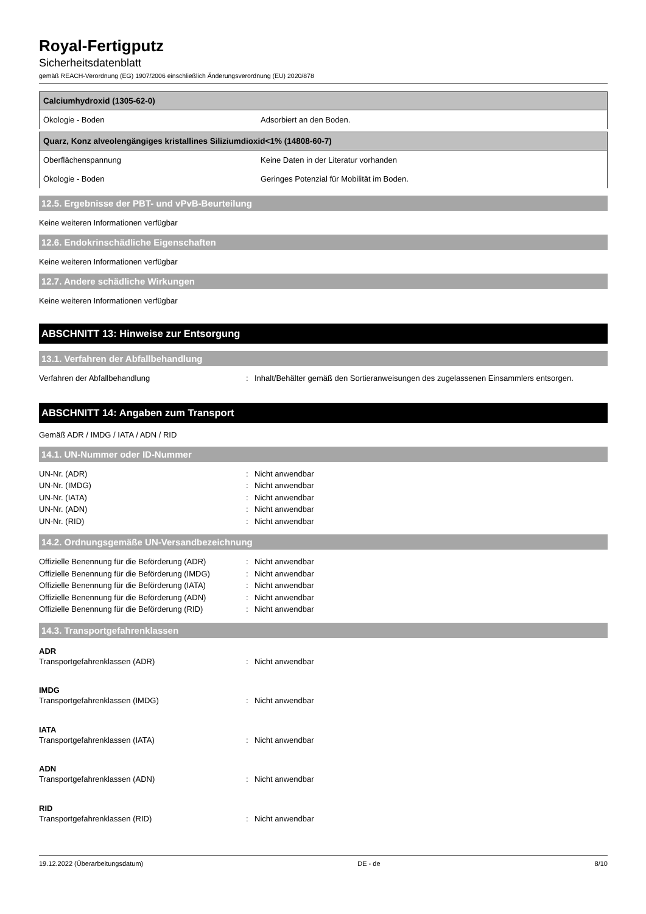Royal-Fertigputz
Sicherheitsdatenblatt
gemäß REACH-Verordnung (EG) 1907/2006 einschließlich Änderungsverordnung (EU) 2020/878
| Calciumhydroxid (1305-62-0) | |
| --- | --- |
| Ökologie - Boden | Adsorbiert an den Boden. |
| Quarz, Konz alveolengängiges kristallines Siliziumdioxid<1% (14808-60-7) | |
| --- | --- |
| Oberflächenspannung | Keine Daten in der Literatur vorhanden |
| Ökologie - Boden | Geringes Potenzial für Mobilität im Boden. |
12.5. Ergebnisse der PBT- und vPvB-Beurteilung
Keine weiteren Informationen verfügbar
12.6. Endokrinschädliche Eigenschaften
Keine weiteren Informationen verfügbar
12.7. Andere schädliche Wirkungen
Keine weiteren Informationen verfügbar
ABSCHNITT 13: Hinweise zur Entsorgung
13.1. Verfahren der Abfallbehandlung
Verfahren der Abfallbehandlung: Inhalt/Behälter gemäß den Sortieranweisungen des zugelassenen Einsammlers entsorgen.
ABSCHNITT 14: Angaben zum Transport
Gemäß ADR / IMDG / IATA / ADN / RID
14.1. UN-Nummer oder ID-Nummer
UN-Nr. (ADR): Nicht anwendbar
UN-Nr. (IMDG): Nicht anwendbar
UN-Nr. (IATA): Nicht anwendbar
UN-Nr. (ADN): Nicht anwendbar
UN-Nr. (RID): Nicht anwendbar
14.2. Ordnungsgemäße UN-Versandbezeichnung
Offizielle Benennung für die Beförderung (ADR): Nicht anwendbar
Offizielle Benennung für die Beförderung (IMDG): Nicht anwendbar
Offizielle Benennung für die Beförderung (IATA): Nicht anwendbar
Offizielle Benennung für die Beförderung (ADN): Nicht anwendbar
Offizielle Benennung für die Beförderung (RID): Nicht anwendbar
14.3. Transportgefahrenklassen
ADR
Transportgefahrenklassen (ADR): Nicht anwendbar
IMDG
Transportgefahrenklassen (IMDG): Nicht anwendbar
IATA
Transportgefahrenklassen (IATA): Nicht anwendbar
ADN
Transportgefahrenklassen (ADN): Nicht anwendbar
RID
Transportgefahrenklassen (RID): Nicht anwendbar
19.12.2022 (Überarbeitungsdatum) DE - de 8/10